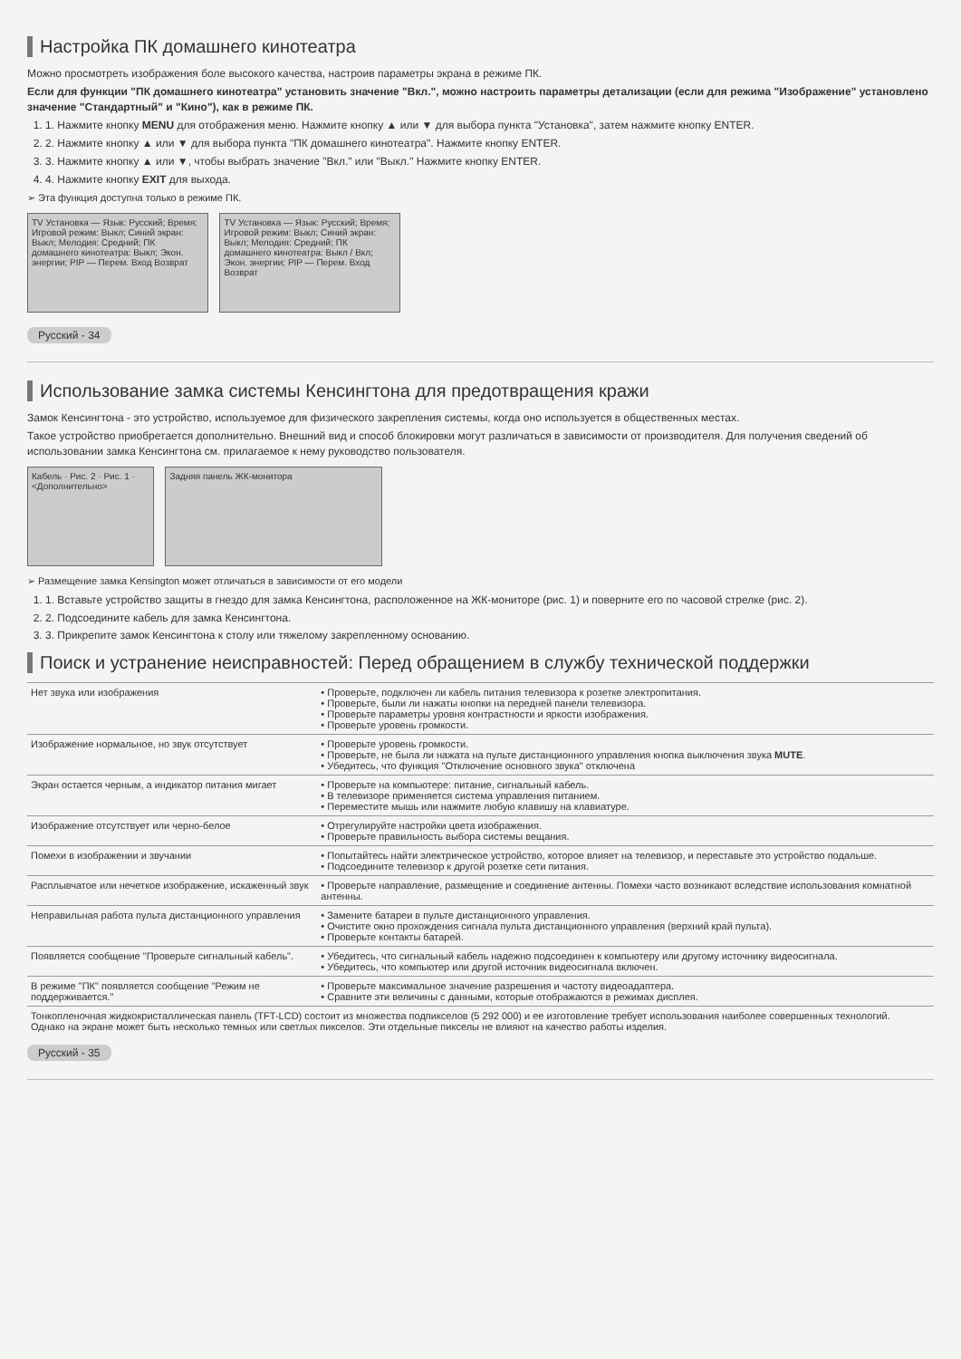Настройка ПК домашнего кинотеатра
Можно просмотреть изображения боле высокого качества, настроив параметры экрана в режиме ПК.
Если для функции "ПК домашнего кинотеатра" установить значение "Вкл.", можно настроить параметры детализации (если для режима "Изображение" установлено значение "Стандартный" и "Кино"), как в режиме ПК.
1. 1. Нажмите кнопку MENU для отображения меню. Нажмите кнопку ▲ или ▼ для выбора пункта "Установка", затем нажмите кнопку ENTER.
2. 2. Нажмите кнопку ▲ или ▼ для выбора пункта "ПК домашнего кинотеатра". Нажмите кнопку ENTER.
3. 3. Нажмите кнопку ▲ или ▼, чтобы выбрать значение "Вкл." или "Выкл." Нажмите кнопку ENTER.
4. 4. Нажмите кнопку EXIT для выхода.
➢ Эта функция доступна только в режиме ПК.
TV Установка — Язык: Русский; Время; Игровой режим: Выкл; Синий экран: Выкл; Мелодия: Средний; ПК домашнего кинотеатра: Выкл; Экон. энергии; PIP — Перем. Вход Возврат
TV Установка — Язык: Русский; Время; Игровой режим: Выкл; Синий экран: Выкл; Мелодия: Средний; ПК домашнего кинотеатра: Выкл / Вкл; Экон. энергии; PIP — Перем. Вход Возврат
Русский - 34
Использование замка системы Кенсингтона для предотвращения кражи
Замок Кенсингтона - это устройство, используемое для физического закрепления системы, когда оно используется в общественных местах.
Такое устройство приобретается дополнительно. Внешний вид и способ блокировки могут различаться в зависимости от производителя. Для получения сведений об использовании замка Кенсингтона см. прилагаемое к нему руководство пользователя.
Кабель · Рис. 2 · Рис. 1 · <Дополнительно>
Задняя панель ЖК-монитора
➢ Размещение замка Kensington может отличаться в зависимости от его модели
1. 1. Вставьте устройство защиты в гнездо для замка Кенсингтона, расположенное на ЖК-мониторе (рис. 1) и поверните его по часовой стрелке (рис. 2).
2. 2. Подсоедините кабель для замка Кенсингтона.
3. 3. Прикрепите замок Кенсингтона к столу или тяжелому закрепленному основанию.
Поиск и устранение неисправностей: Перед обращением в службу технической поддержки
| Нет звука или изображения | • Проверьте, подключен ли кабель питания телевизора к розетке электропитания. • Проверьте, были ли нажаты кнопки на передней панели телевизора. • Проверьте параметры уровня контрастности и яркости изображения. • Проверьте уровень громкости. |
| Изображение нормальное, но звук отсутствует | • Проверьте уровень громкости. • Проверьте, не была ли нажата на пульте дистанционного управления кнопка выключения звука MUTE . • Убедитесь, что функция "Отключение основного звука" отключена |
| Экран остается черным, а индикатор питания мигает | • Проверьте на компьютере: питание, сигнальный кабель. • В телевизоре применяется система управления питанием. • Переместите мышь или нажмите любую клавишу на клавиатуре. |
| Изображение отсутствует или черно-белое | • Отрегулируйте настройки цвета изображения. • Проверьте правильность выбора системы вещания. |
| Помехи в изображении и звучании | • Попытайтесь найти электрическое устройство, которое влияет на телевизор, и переставьте это устройство подальше. • Подсоедините телевизор к другой розетке сети питания. |
| Расплывчатое или нечеткое изображение, искаженный звук | • Проверьте направление, размещение и соединение антенны. Помехи часто возникают вследствие использования комнатной антенны. |
| Неправильная работа пульта дистанционного управления | • Замените батареи в пульте дистанционного управления. • Очистите окно прохождения сигнала пульта дистанционного управления (верхний край пульта). • Проверьте контакты батарей. |
| Появляется сообщение "Проверьте сигнальный кабель". | • Убедитесь, что сигнальный кабель надежно подсоединен к компьютеру или другому источнику видеосигнала. • Убедитесь, что компьютер или другой источник видеосигнала включен. |
| В режиме "ПК" появляется сообщение "Режим не поддерживается." | • Проверьте максимальное значение разрешения и частоту видеоадаптера. • Сравните эти величины с данными, которые отображаются в режимах дисплея. |
| Тонкопленочная жидкокристаллическая панель (TFT-LCD) состоит из множества подпикселов (5 292 000) и ее изготовление требует использования наиболее совершенных технологий. Однако на экране может быть несколько темных или светлых пикселов. Эти отдельные пикселы не влияют на качество работы изделия. | |
Русский - 35